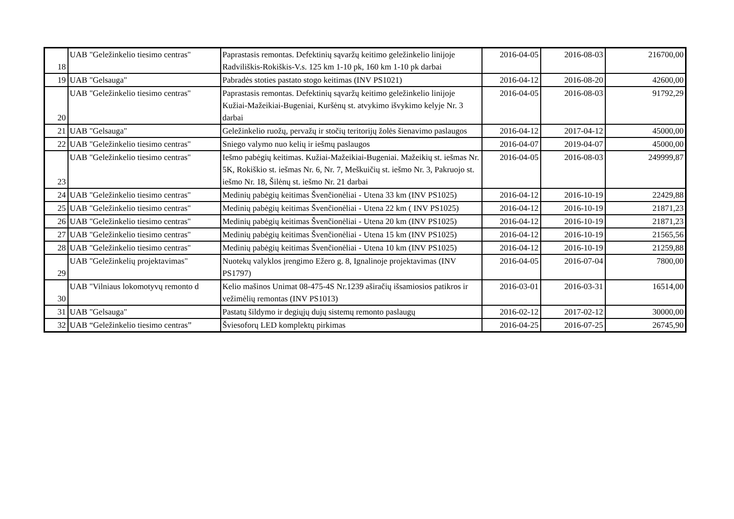| 18 | UAB "Geležinkelio tiesimo centras" | Paprastasis remontas. Defektinių sąvaržų keitimo geležinkelio linijoje Radviliškis-Rokiškis-V.s. 125 km 1-10 pk, 160 km 1-10 pk darbai | 2016-04-05 | 2016-08-03 | 216700,00 |
| 19 | UAB "Gelsauga" | Pabradės stoties pastato stogo keitimas (INV PS1021) | 2016-04-12 | 2016-08-20 | 42600,00 |
| 20 | UAB "Geležinkelio tiesimo centras" | Paprastasis remontas. Defektinių sąvaržų keitimo geležinkelio linijoje Kužiai-Mažeikiai-Bugeniai, Kuršėnų st. atvykimo išvykimo kelyje Nr. 3 darbai | 2016-04-05 | 2016-08-03 | 91792,29 |
| 21 | UAB "Gelsauga" | Geležinkelio ruožų, pervažų ir stočių teritorijų žolės šienavimo paslaugos | 2016-04-12 | 2017-04-12 | 45000,00 |
| 22 | UAB "Geležinkelio tiesimo centras" | Sniego valymo nuo kelių ir iešmų paslaugos | 2016-04-07 | 2019-04-07 | 45000,00 |
| 23 | UAB "Geležinkelio tiesimo centras" | Iešmo pabėgių keitimas. Kužiai-Mažeikiai-Bugeniai. Mažeikių st. iešmas Nr. 5K, Rokiškio st. iešmas Nr. 6, Nr. 7, Meškuičių st. iešmo Nr. 3, Pakruojo st. iešmo Nr. 18, Šilėnų st. iešmo Nr. 21 darbai | 2016-04-05 | 2016-08-03 | 249999,87 |
| 24 | UAB "Geležinkelio tiesimo centras" | Medinių pabėgių keitimas Švenčionėliai - Utena 33 km (INV PS1025) | 2016-04-12 | 2016-10-19 | 22429,88 |
| 25 | UAB "Geležinkelio tiesimo centras" | Medinių pabėgių keitimas Švenčionėliai - Utena 22 km ( INV PS1025) | 2016-04-12 | 2016-10-19 | 21871,23 |
| 26 | UAB "Geležinkelio tiesimo centras" | Medinių pabėgių keitimas Švenčionėliai - Utena 20 km (INV PS1025) | 2016-04-12 | 2016-10-19 | 21871,23 |
| 27 | UAB "Geležinkelio tiesimo centras" | Medinių pabėgių keitimas Švenčionėliai - Utena 15 km (INV PS1025) | 2016-04-12 | 2016-10-19 | 21565,56 |
| 28 | UAB "Geležinkelio tiesimo centras" | Medinių pabėgių keitimas Švenčionėliai - Utena 10 km (INV PS1025) | 2016-04-12 | 2016-10-19 | 21259,88 |
| 29 | UAB "Geležinkelių projektavimas" | Nuotekų valyklos įrengimo Ežero g. 8, Ignalinoje projektavimas (INV PS1797) | 2016-04-05 | 2016-07-04 | 7800,00 |
| 30 | UAB "Vilniaus lokomotyvų remonto d | Kelio mašinos Unimat 08-475-4S Nr.1239 aširačių išsamiosios patikros ir vežimėlių remontas (INV PS1013) | 2016-03-01 | 2016-03-31 | 16514,00 |
| 31 | UAB "Gelsauga" | Pastatų šildymo ir degiųjų dujų sistemų remonto paslaugų | 2016-02-12 | 2017-02-12 | 30000,00 |
| 32 | UAB “Geležinkelio tiesimo centras” | Šviesoforų LED komplektų pirkimas | 2016-04-25 | 2016-07-25 | 26745,90 |